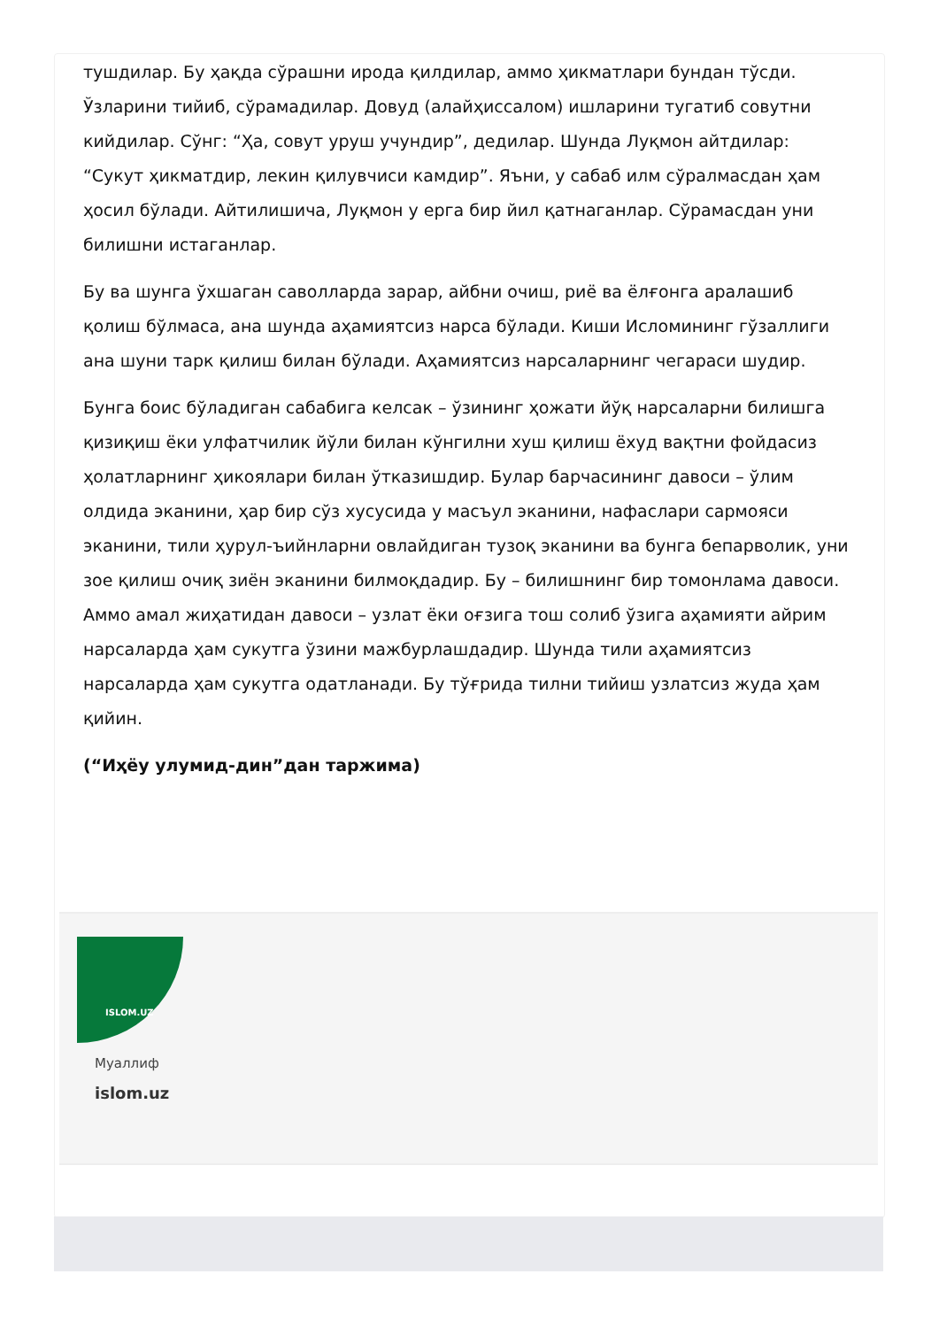тушдилар. Бу ҳақда сўрашни ирода қилдилар, аммо ҳикматлари бундан тўсди. Ўзларини тийиб, сўрамадилар. Довуд (алайҳиссалом) ишларини тугатиб совутни кийдилар. Сўнг: “Ҳа, совут уруш учундир”, дедилар. Шунда Луқмон айтдилар: “Сукут ҳикматдир, лекин қилувчиси камдир”. Яъни, у сабаб илм сўралмасдан ҳам ҳосил бўлади. Айтилишича, Луқмон у ерга бир йил қатнаганлар. Сўрамасдан уни билишни истаганлар.
Бу ва шунга ўхшаган саволларда зарар, айбни очиш, риё ва ёлғонга аралашиб қолиш бўлмаса, ана шунда аҳамиятсиз нарса бўлади. Киши Исломининг гўзаллиги ана шуни тарк қилиш билан бўлади. Аҳамиятсиз нарсаларнинг чегараси шудир.
Бунга боис бўладиган сабабига келсак – ўзининг ҳожати йўқ нарсаларни билишга қизиқиш ёки улфатчилик йўли билан кўнгилни хуш қилиш ёхуд вақтни фойдасиз ҳолатларнинг ҳикоялари билан ўтказишдир. Булар барчасининг давоси – ўлим олдида эканини, ҳар бир сўз хусусида у масъул эканини, нафаслари сармояси эканини, тили ҳурул-ъийнларни овлайдиган тузоқ эканини ва бунга бепарволик, уни зое қилиш очиқ зиён эканини билмоқдадир. Бу – билишнинг бир томонлама давоси. Аммо амал жиҳатидан давоси – узлат ёки оғзига тош солиб ўзига аҳамияти айрим нарсаларда ҳам сукутга ўзини мажбурлашдадир. Шунда тили аҳамиятсиз нарсаларда ҳам сукутга одатланади. Бу тўғрида тилни тийиш узлатсиз жуда ҳам қийин.
(“Иҳёу улумид-дин”дан таржима)
ISLOM.UZ
Муаллиф
islom.uz